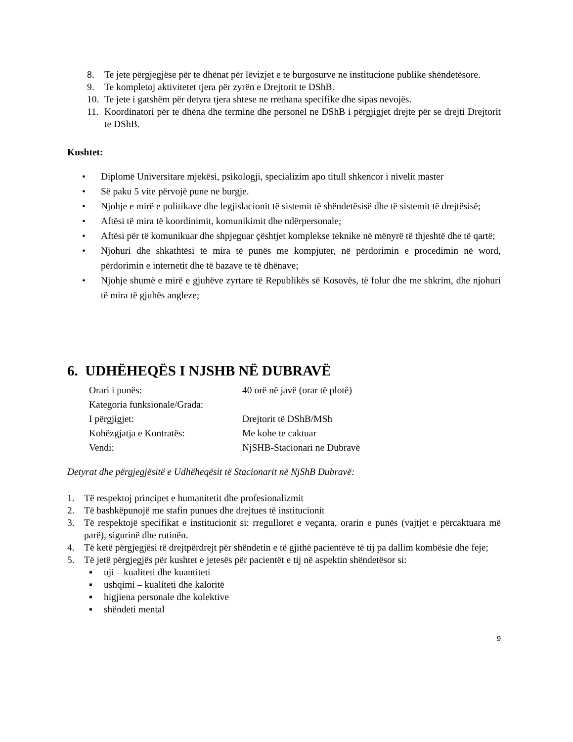8. Te jete përgjegjëse për te dhënat për lëvizjet e te burgosurve ne institucione publike shëndetësore.
9. Te kompletoj aktivitetet tjera për zyrën e Drejtorit te DShB.
10. Te jete i gatshëm për detyra tjera shtese ne rrethana specifike dhe sipas nevojës.
11. Koordinatori për te dhëna dhe termine dhe personel ne DShB i përgjigjet drejte për se drejti Drejtorit te DShB.
Kushtet:
• Diplomë Universitare mjekësi, psikologji, specializim apo titull shkencor i nivelit master
• Së paku 5 vite përvojë pune ne burgje.
• Njohje e mirë e politikave dhe legjislacionit të sistemit të shëndetësisë dhe të sistemit të drejtësisë;
• Aftësi të mira të koordinimit, komunikimit dhe ndërpersonale;
• Aftësi për të komunikuar dhe shpjeguar çështjet komplekse teknike në mënyrë të thjeshtë dhe të qartë;
• Njohuri dhe shkathtësi të mira të punës me kompjuter, në përdorimin e procedimin në word, përdorimin e internetit dhe të bazave te të dhënave;
• Njohje shumë e mirë e gjuhëve zyrtare të Republikës së Kosovës, të folur dhe me shkrim, dhe njohuri të mira të gjuhës angleze;
6. UDHËHEQËS I NJSHB NË DUBRAVË
| Orari i punës: | 40 orë në javë (orar të plotë) |
| Kategoria funksionale/Grada: | |
| I përgjigjet: | Drejtorit të DShB/MSh |
| Kohëzgjatja e Kontratës: | Me kohe te caktuar |
| Vendi: | NjSHB-Stacionari ne Dubravë |
Detyrat dhe përgjegjësitë e Udhëheqësit të Stacionarit në NjShB Dubravë:
1. Të respektoj principet e humanitetit dhe profesionalizmit
2. Të bashkëpunojë me stafin punues dhe drejtues të institucionit
3. Të respektojë specifikat e institucionit si: rregulloret e veçanta, orarin e punës (vajtjet e përcaktuara më parë), sigurinë dhe rutinën.
4. Të ketë përgjegjësi të drejtpërdrejt për shëndetin e të gjithë pacientëve të tij pa dallim kombësie dhe feje;
5. Të jetë përgjegjës për kushtet e jetesës për pacientët e tij në aspektin shëndetësor si:
▪ uji – kualiteti dhe kuantiteti
▪ ushqimi – kualiteti dhe kaloritë
▪ higjiena personale dhe kolektive
▪ shëndeti mental
9